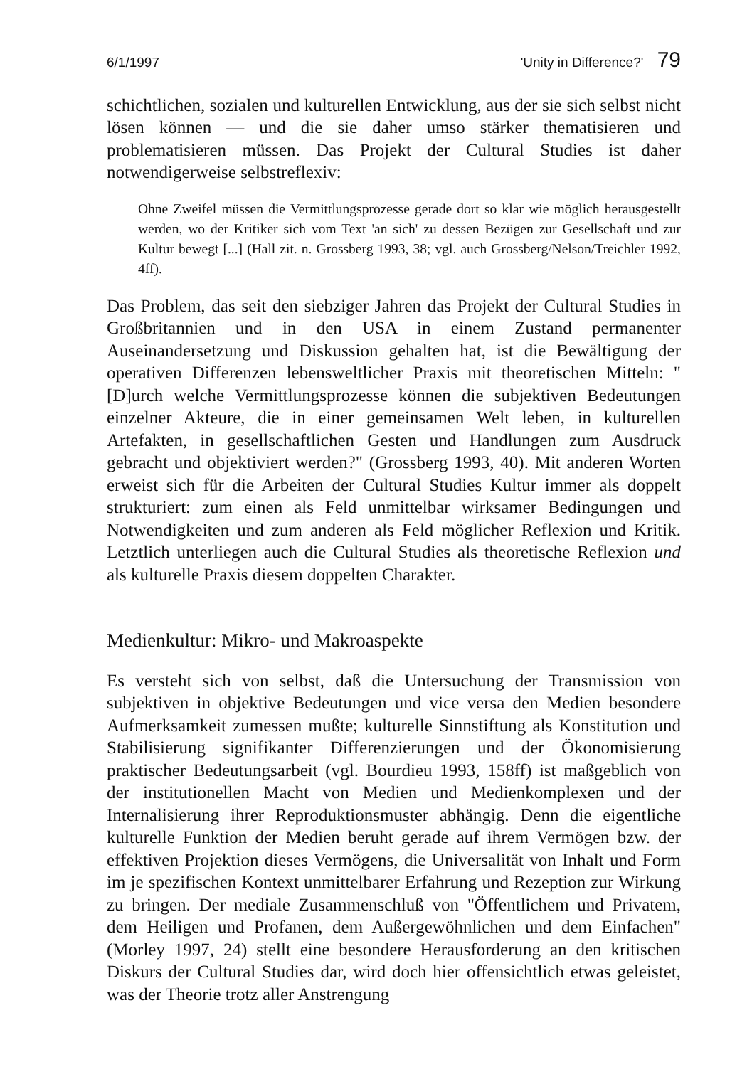6/1/1997 'Unity in Difference?' 79
schichtlichen, sozialen und kulturellen Entwicklung, aus der sie sich selbst nicht lösen können — und die sie daher umso stärker thematisieren und problematisieren müssen. Das Projekt der Cultural Studies ist daher notwendigerweise selbstreflexiv:
Ohne Zweifel müssen die Vermittlungsprozesse gerade dort so klar wie möglich herausgestellt werden, wo der Kritiker sich vom Text 'an sich' zu dessen Bezügen zur Gesellschaft und zur Kultur bewegt [...] (Hall zit. n. Grossberg 1993, 38; vgl. auch Grossberg/Nelson/Treichler 1992, 4ff).
Das Problem, das seit den siebziger Jahren das Projekt der Cultural Studies in Großbritannien und in den USA in einem Zustand permanenter Auseinandersetzung und Diskussion gehalten hat, ist die Bewältigung der operativen Differenzen lebensweltlicher Praxis mit theoretischen Mitteln: "[D]urch welche Vermittlungsprozesse können die subjektiven Bedeutungen einzelner Akteure, die in einer gemeinsamen Welt leben, in kulturellen Artefakten, in gesellschaftlichen Gesten und Handlungen zum Ausdruck gebracht und objektiviert werden?" (Grossberg 1993, 40). Mit anderen Worten erweist sich für die Arbeiten der Cultural Studies Kultur immer als doppelt strukturiert: zum einen als Feld unmittelbar wirksamer Bedingungen und Notwendigkeiten und zum anderen als Feld möglicher Reflexion und Kritik. Letztlich unterliegen auch die Cultural Studies als theoretische Reflexion und als kulturelle Praxis diesem doppelten Charakter.
Medienkultur: Mikro- und Makroaspekte
Es versteht sich von selbst, daß die Untersuchung der Transmission von subjektiven in objektive Bedeutungen und vice versa den Medien besondere Aufmerksamkeit zumessen mußte; kulturelle Sinnstiftung als Konstitution und Stabilisierung signifikanter Differenzierungen und der Ökonomisierung praktischer Bedeutungsarbeit (vgl. Bourdieu 1993, 158ff) ist maßgeblich von der institutionellen Macht von Medien und Medienkomplexen und der Internalisierung ihrer Reproduktionsmuster abhängig. Denn die eigentliche kulturelle Funktion der Medien beruht gerade auf ihrem Vermögen bzw. der effektiven Projektion dieses Vermögens, die Universalität von Inhalt und Form im je spezifischen Kontext unmittelbarer Erfahrung und Rezeption zur Wirkung zu bringen. Der mediale Zusammenschluß von "Öffentlichem und Privatem, dem Heiligen und Profanen, dem Außergewöhnlichen und dem Einfachen" (Morley 1997, 24) stellt eine besondere Herausforderung an den kritischen Diskurs der Cultural Studies dar, wird doch hier offensichtlich etwas geleistet, was der Theorie trotz aller Anstrengung